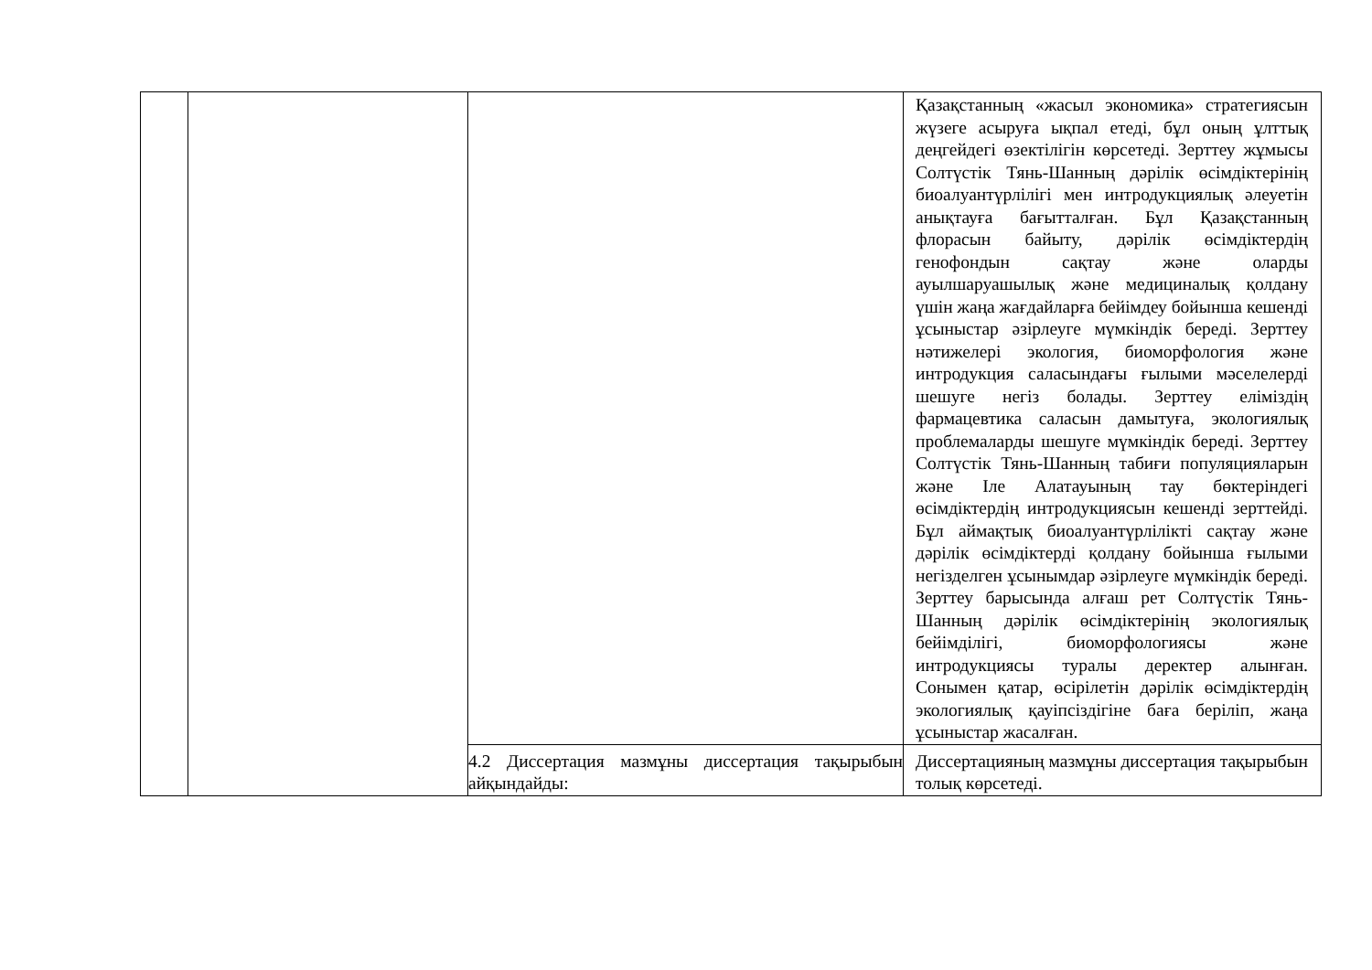| | | | Қазақстанның «жасыл экономика» стратегиясын жүзеге асыруға ықпал етеді, бұл оның ұлттық деңгейдегі өзектілігін көрсетеді. Зерттеу жұмысы Солтүстік Тянь-Шанның дәрілік өсімдіктерінің биоалуантүрлілігі мен интродукциялық әлеуетін анықтауға бағытталған. Бұл Қазақстанның флорасын байыту, дәрілік өсімдіктердің генофондын сақтау және оларды ауылшаруашылық және медициналық қолдану үшін жаңа жағдайларға бейімдеу бойынша кешенді ұсыныстар әзірлеуге мүмкіндік береді. Зерттеу нәтижелері экология, биоморфология және интродукция саласындағы ғылыми мәселелерді шешуге негіз болады. Зерттеу еліміздің фармацевтика саласын дамытуға, экологиялық проблемаларды шешуге мүмкіндік береді. Зерттеу Солтүстік Тянь-Шанның табиғи популяцияларын және Іле Алатауының тау бөктеріндегі өсімдіктердің интродукциясын кешенді зерттейді. Бұл аймақтық биоалуантүрлілікті сақтау және дәрілік өсімдіктерді қолдану бойынша ғылыми негізделген ұсынымдар әзірлеуге мүмкіндік береді. Зерттеу барысында алғаш рет Солтүстік Тянь-Шанның дәрілік өсімдіктерінің экологиялық бейімділігі, биоморфологиясы және интродукциясы туралы деректер алынған. Сонымен қатар, өсірілетін дәрілік өсімдіктердің экологиялық қауіпсіздігіне баға беріліп, жаңа ұсыныстар жасалған. |
| | | 4.2 Диссертация мазмұны диссертация тақырыбын айқындайды: | Диссертацияның мазмұны диссертация тақырыбын толық көрсетеді. |